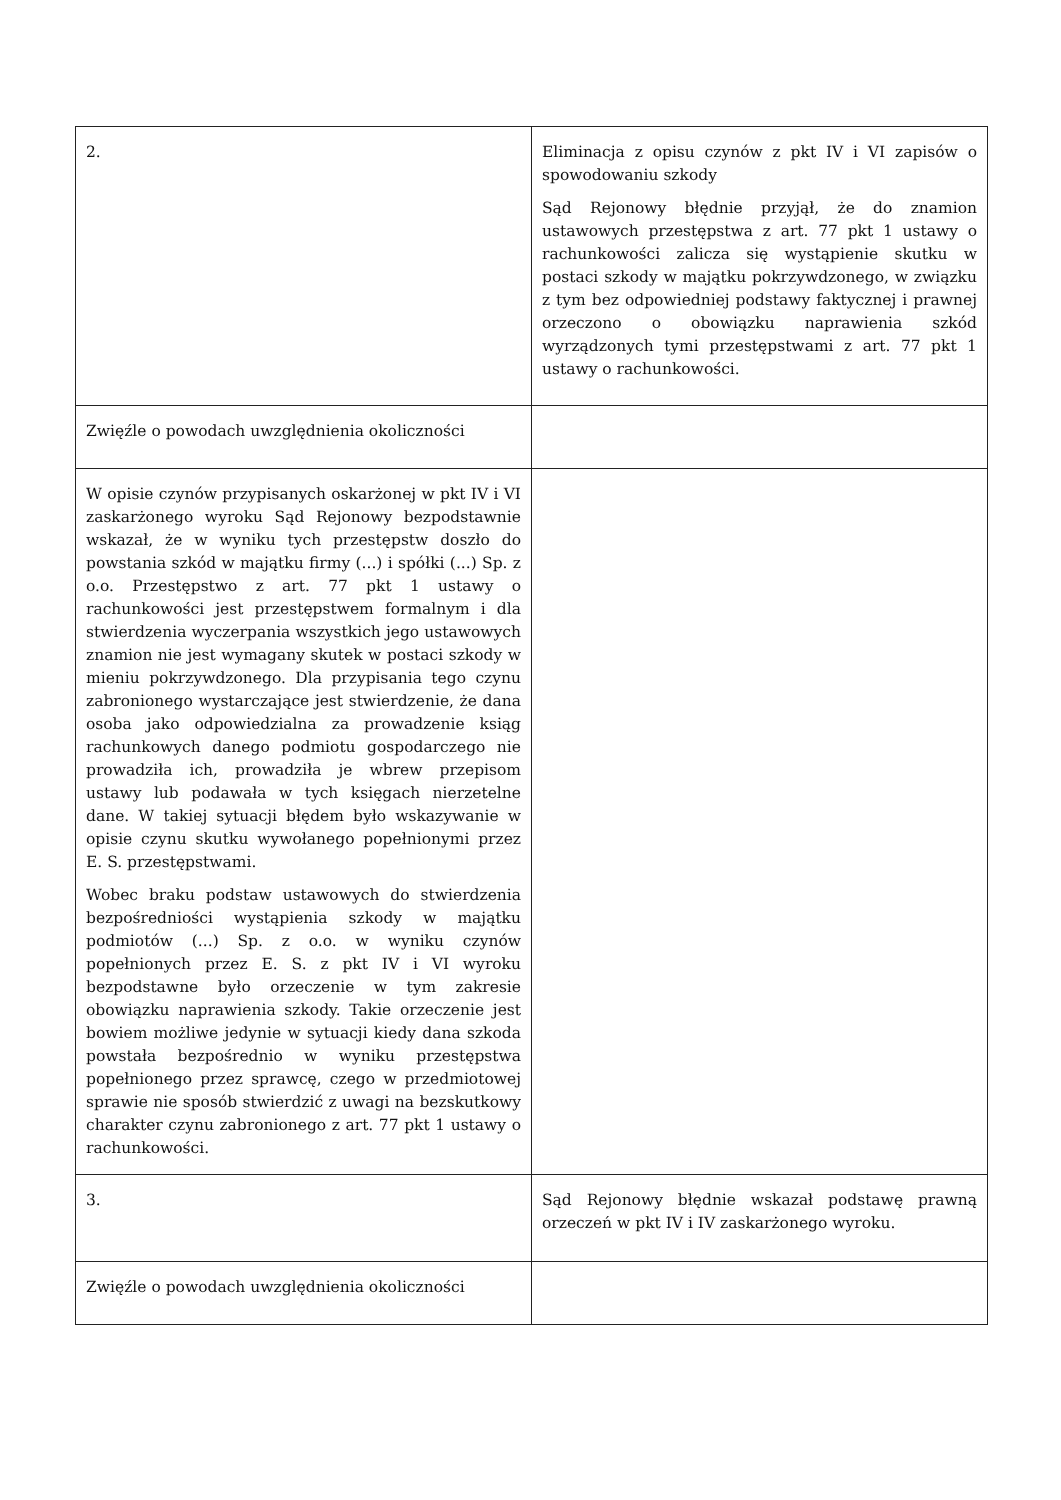| 2. | Eliminacja z opisu czynów z pkt IV i VI zapisów o spowodowaniu szkody Sąd Rejonowy błędnie przyjął, że do znamion ustawowych przestępstwa z art. 77 pkt 1 ustawy o rachunkowości zalicza się wystąpienie skutku w postaci szkody w majątku pokrzywdzonego, w związku z tym bez odpowiedniej podstawy faktycznej i prawnej orzeczono o obowiązku naprawienia szkód wyrządzonych tymi przestępstwami z art. 77 pkt 1 ustawy o rachunkowości. |
| Zwięźle o powodach uwzględnienia okoliczności | |
| W opisie czynów przypisanych oskarżonej w pkt IV i VI zaskarżonego wyroku Sąd Rejonowy bezpodstawnie wskazał, że w wyniku tych przestępstw doszło do powstania szkód w majątku firmy (...) i spółki (...) Sp. z o.o. Przestępstwo z art. 77 pkt 1 ustawy o rachunkowości jest przestępstwem formalnym i dla stwierdzenia wyczerpania wszystkich jego ustawowych znamion nie jest wymagany skutek w postaci szkody w mieniu pokrzywdzonego. Dla przypisania tego czynu zabronionego wystarczające jest stwierdzenie, że dana osoba jako odpowiedzialna za prowadzenie ksiąg rachunkowych danego podmiotu gospodarczego nie prowadziła ich, prowadziła je wbrew przepisom ustawy lub podawała w tych księgach nierzetelne dane. W takiej sytuacji błędem było wskazywanie w opisie czynu skutku wywołanego popełnionymi przez E. S. przestępstwami. Wobec braku podstaw ustawowych do stwierdzenia bezpośredniości wystąpienia szkody w majątku podmiotów (...) Sp. z o.o. w wyniku czynów popełnionych przez E. S. z pkt IV i VI wyroku bezpodstawne było orzeczenie w tym zakresie obowiązku naprawienia szkody. Takie orzeczenie jest bowiem możliwe jedynie w sytuacji kiedy dana szkoda powstała bezpośrednio w wyniku przestępstwa popełnionego przez sprawcę, czego w przedmiotowej sprawie nie sposób stwierdzić z uwagi na bezskutkowy charakter czynu zabronionego z art. 77 pkt 1 ustawy o rachunkowości. | |
| 3. | Sąd Rejonowy błędnie wskazał podstawę prawną orzeczeń w pkt IV i IV zaskarżonego wyroku. |
| Zwięźle o powodach uwzględnienia okoliczności | |